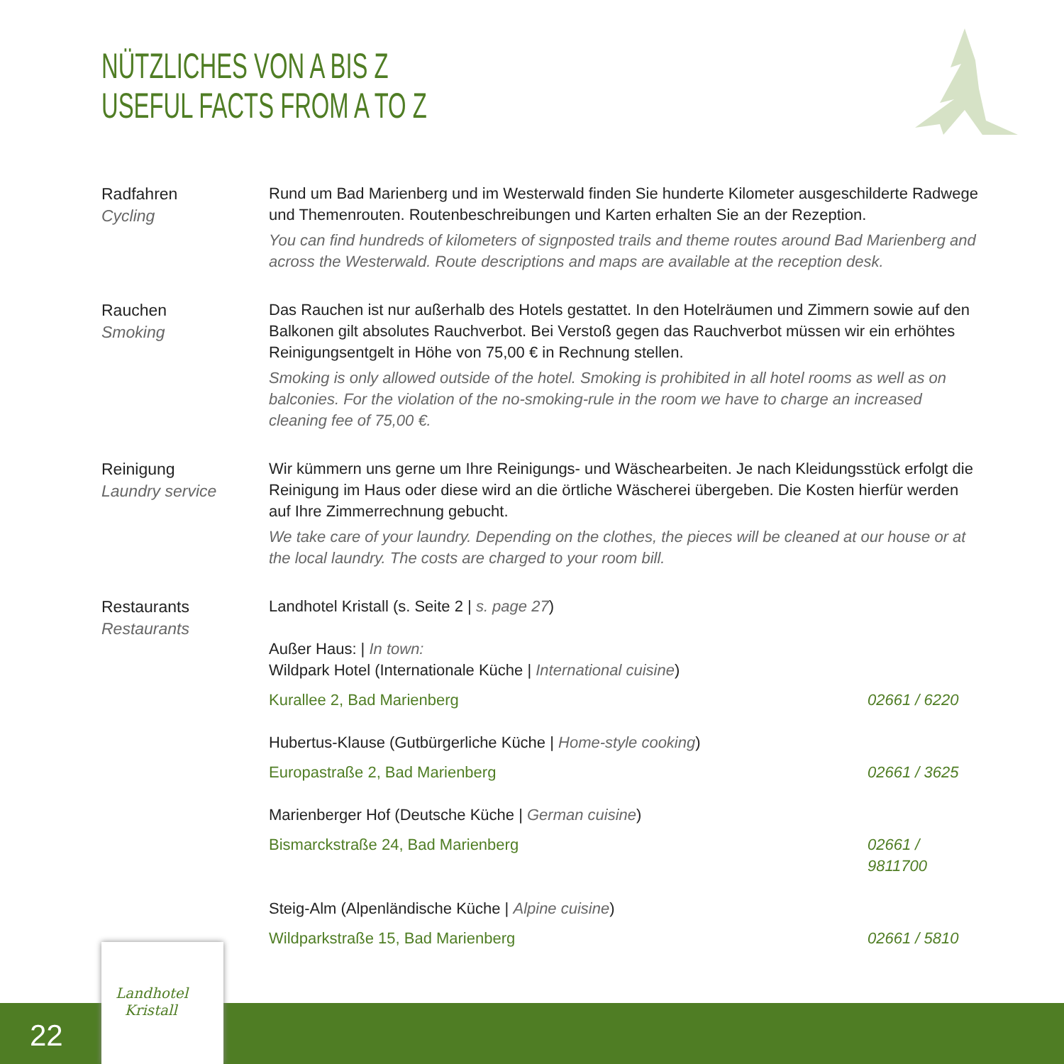NÜTZLICHES VON A BIS Z
USEFUL FACTS FROM A TO Z
Radfahren
Cycling
Rund um Bad Marienberg und im Westerwald finden Sie hunderte Kilometer ausgeschilderte Radwege und Themenrouten. Routenbeschreibungen und Karten erhalten Sie an der Rezeption.
You can find hundreds of kilometers of signposted trails and theme routes around Bad Marienberg and across the Westerwald. Route descriptions and maps are available at the reception desk.
Rauchen
Smoking
Das Rauchen ist nur außerhalb des Hotels gestattet. In den Hotelräumen und Zimmern sowie auf den Balkonen gilt absolutes Rauchverbot. Bei Verstoß gegen das Rauchverbot müssen wir ein erhöhtes Reinigungsentgelt in Höhe von 75,00 € in Rechnung stellen.
Smoking is only allowed outside of the hotel. Smoking is prohibited in all hotel rooms as well as on balconies. For the violation of the no-smoking-rule in the room we have to charge an increased cleaning fee of 75,00 €.
Reinigung
Laundry service
Wir kümmern uns gerne um Ihre Reinigungs- und Wäschearbeiten. Je nach Kleidungsstück erfolgt die Reinigung im Haus oder diese wird an die örtliche Wäscherei übergeben. Die Kosten hierfür werden auf Ihre Zimmerrechnung gebucht.
We take care of your laundry. Depending on the clothes, the pieces will be cleaned at our house or at the local laundry. The costs are charged to your room bill.
Restaurants
Restaurants
Landhotel Kristall (s. Seite 2 | s. page 27)
Außer Haus: | In town:
Wildpark Hotel (Internationale Küche | International cuisine)
Kurallee 2, Bad Marienberg 02661 / 6220
Hubertus-Klause (Gutbürgerliche Küche | Home-style cooking)
Europastraße 2, Bad Marienberg 02661 / 3625
Marienberger Hof (Deutsche Küche | German cuisine)
Bismarckstraße 24, Bad Marienberg 02661 / 9811700
Steig-Alm (Alpenländische Küche | Alpine cuisine)
Wildparkstraße 15, Bad Marienberg 02661 / 5810
22
Landhotel
Kristall